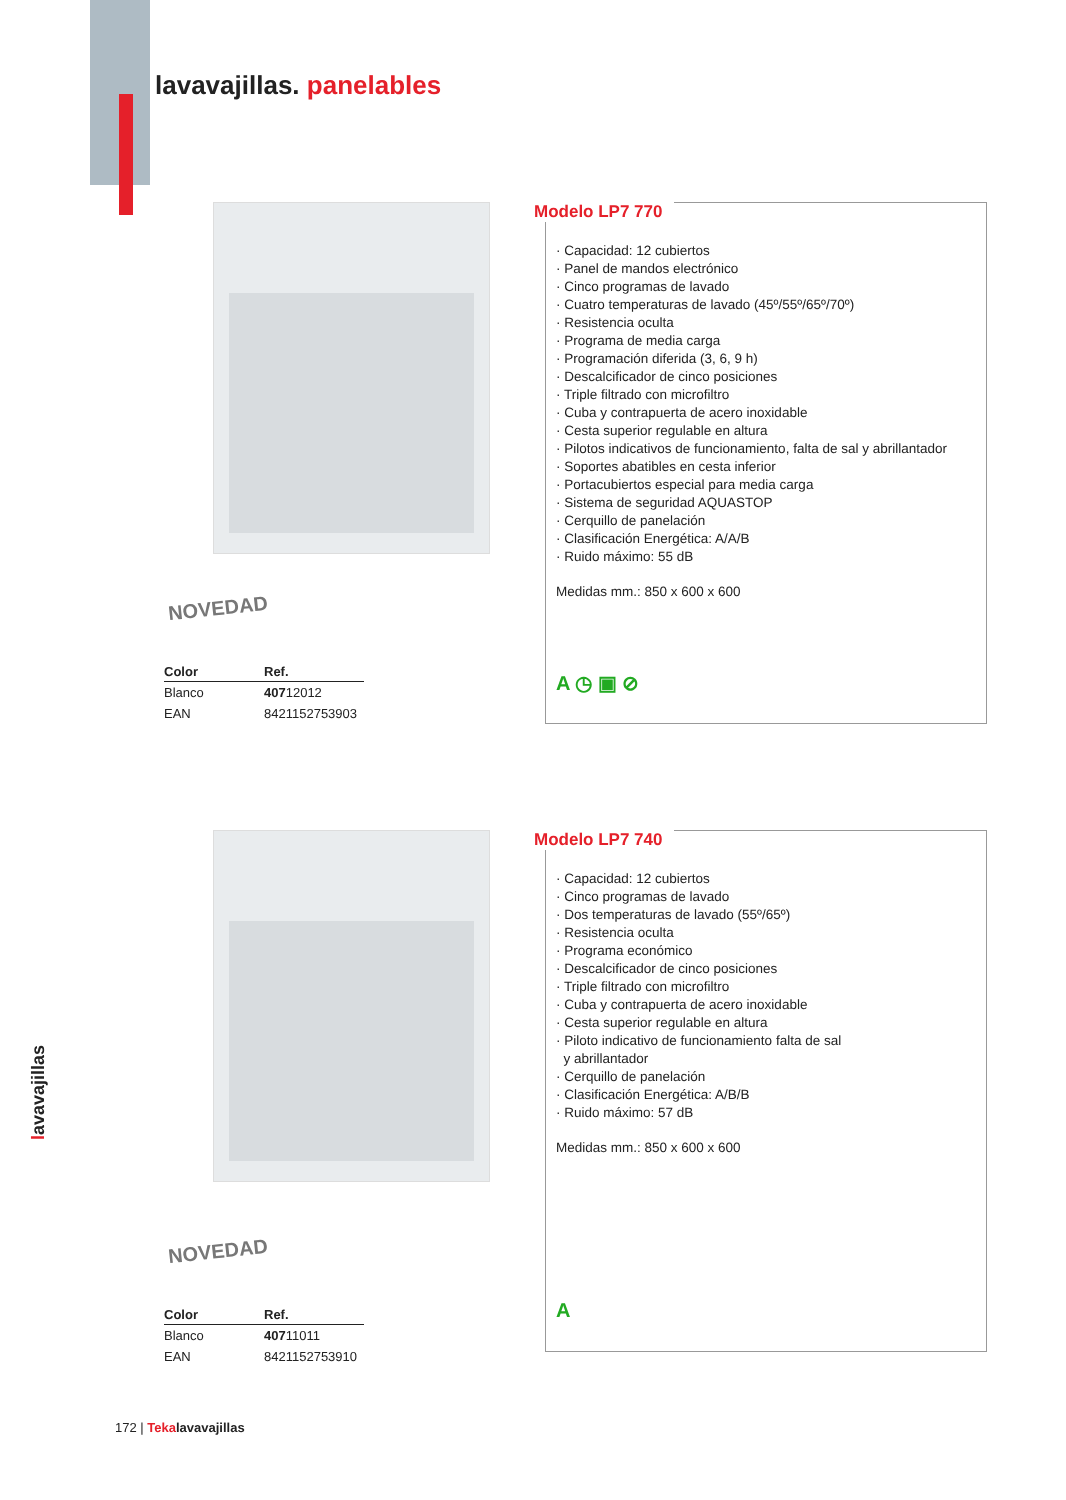lavavajillas. panelables
NOVEDAD
| Color | Ref. |
| --- | --- |
| Blanco | 407 12012 |
| EAN | 8421152753903 |
Modelo LP7 770
· Capacidad: 12 cubiertos
· Panel de mandos electrónico
· Cinco programas de lavado
· Cuatro temperaturas de lavado (45º/55º/65º/70º)
· Resistencia oculta
· Programa de media carga
· Programación diferida (3, 6, 9 h)
· Descalcificador de cinco posiciones
· Triple filtrado con microfiltro
· Cuba y contrapuerta de acero inoxidable
· Cesta superior regulable en altura
· Pilotos indicativos de funcionamiento, falta de sal y abrillantador
· Soportes abatibles en cesta inferior
· Portacubiertos especial para media carga
· Sistema de seguridad AQUASTOP
· Cerquillo de panelación
· Clasificación Energética: A/A/B
· Ruido máximo: 55 dB
Medidas mm.: 850 x 600 x 600
A ◷ ▣ ⊘
NOVEDAD
| Color | Ref. |
| --- | --- |
| Blanco | 407 11011 |
| EAN | 8421152753910 |
Modelo LP7 740
· Capacidad: 12 cubiertos
· Cinco programas de lavado
· Dos temperaturas de lavado (55º/65º)
· Resistencia oculta
· Programa económico
· Descalcificador de cinco posiciones
· Triple filtrado con microfiltro
· Cuba y contrapuerta de acero inoxidable
· Cesta superior regulable en altura
· Piloto indicativo de funcionamiento falta de sal
y abrillantador
· Cerquillo de panelación
· Clasificación Energética: A/B/B
· Ruido máximo: 57 dB
Medidas mm.: 850 x 600 x 600
A
lavavajillas
172 | Teka lavavajillas